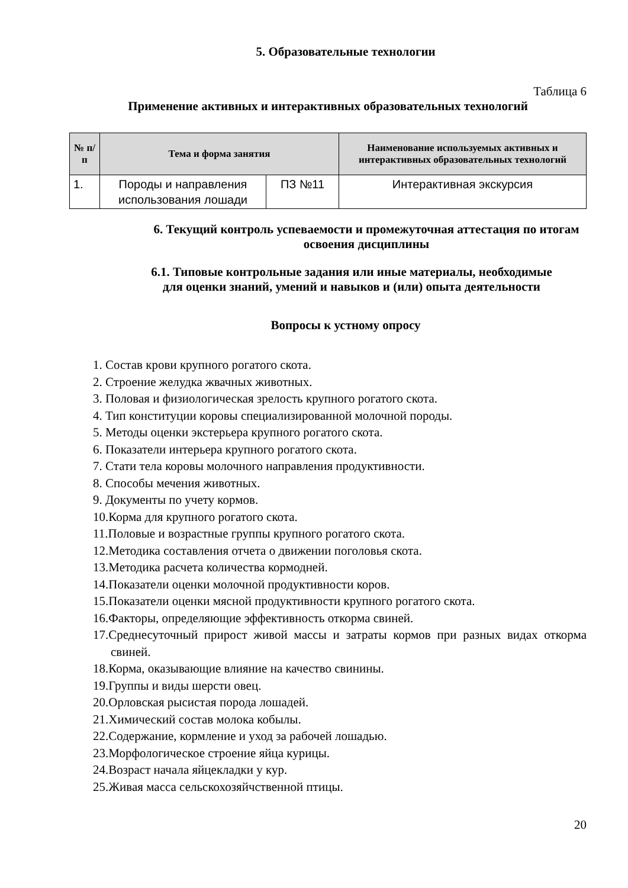5. Образовательные технологии
Таблица 6
Применение активных и интерактивных образовательных технологий
| № п/п | Тема и форма занятия | | Наименование используемых активных и интерактивных образовательных технологий |
| --- | --- | --- | --- |
| 1. | Породы и направления использования лошади | ПЗ №11 | Интерактивная экскурсия |
6. Текущий контроль успеваемости и промежуточная аттестация по итогам освоения дисциплины
6.1. Типовые контрольные задания или иные материалы, необходимые для оценки знаний, умений и навыков и (или) опыта деятельности
Вопросы к устному опросу
1. Состав крови крупного рогатого скота.
2. Строение желудка жвачных животных.
3. Половая и физиологическая зрелость крупного рогатого скота.
4. Тип конституции коровы специализированной молочной породы.
5. Методы оценки экстерьера крупного рогатого скота.
6. Показатели интерьера крупного рогатого скота.
7. Стати тела коровы молочного направления продуктивности.
8. Способы мечения животных.
9. Документы по учету кормов.
10.Корма для крупного рогатого скота.
11.Половые и возрастные группы крупного рогатого скота.
12.Методика составления отчета о движении поголовья скота.
13.Методика расчета количества кормодней.
14.Показатели оценки молочной продуктивности коров.
15.Показатели оценки мясной продуктивности крупного рогатого скота.
16.Факторы, определяющие эффективность откорма свиней.
17.Среднесуточный прирост живой массы и затраты кормов при разных видах откорма свиней.
18.Корма, оказывающие влияние на качество свинины.
19.Группы и виды шерсти овец.
20.Орловская рысистая порода лошадей.
21.Химический состав молока кобылы.
22.Содержание, кормление и уход за рабочей лошадью.
23.Морфологическое строение яйца курицы.
24.Возраст начала яйцекладки у кур.
25.Живая масса сельскохозяйчственной птицы.
20